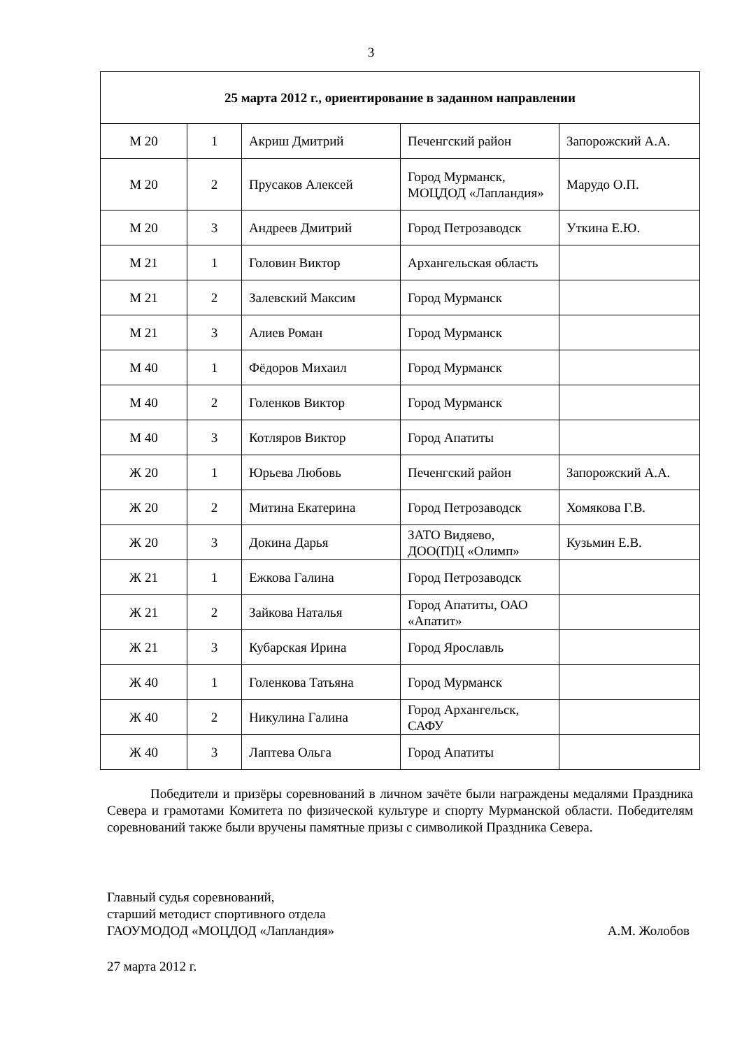3
| 25 марта 2012 г., ориентирование в заданном направлении | | | | |
| --- | --- | --- | --- | --- |
| М 20 | 1 | Акриш Дмитрий | Печенгский район | Запорожский А.А. |
| М 20 | 2 | Прусаков Алексей | Город Мурманск, МОЦДОД «Лапландия» | Марудо О.П. |
| М 20 | 3 | Андреев Дмитрий | Город Петрозаводск | Уткина Е.Ю. |
| М 21 | 1 | Головин Виктор | Архангельская область | |
| М 21 | 2 | Залевский Максим | Город Мурманск | |
| М 21 | 3 | Алиев Роман | Город Мурманск | |
| М 40 | 1 | Фёдоров Михаил | Город Мурманск | |
| М 40 | 2 | Голенков Виктор | Город Мурманск | |
| М 40 | 3 | Котляров Виктор | Город Апатиты | |
| Ж 20 | 1 | Юрьева Любовь | Печенгский район | Запорожский А.А. |
| Ж 20 | 2 | Митина Екатерина | Город Петрозаводск | Хомякова Г.В. |
| Ж 20 | 3 | Докина Дарья | ЗАТО Видяево, ДОО(П)Ц «Олимп» | Кузьмин Е.В. |
| Ж 21 | 1 | Ежкова Галина | Город Петрозаводск | |
| Ж 21 | 2 | Зайкова Наталья | Город Апатиты, ОАО «Апатит» | |
| Ж 21 | 3 | Кубарская Ирина | Город Ярославль | |
| Ж 40 | 1 | Голенкова Татьяна | Город Мурманск | |
| Ж 40 | 2 | Никулина Галина | Город Архангельск, САФУ | |
| Ж 40 | 3 | Лаптева Ольга | Город Апатиты | |
Победители и призёры соревнований в личном зачёте были награждены медалями Праздника Севера и грамотами Комитета по физической культуре и спорту Мурманской области. Победителям соревнований также были вручены памятные призы с символикой Праздника Севера.
Главный судья соревнований,
старший методист спортивного отдела
ГАОУМОДОД «МОЦДОД «Лапландия» А.М. Жолобов
27 марта 2012 г.